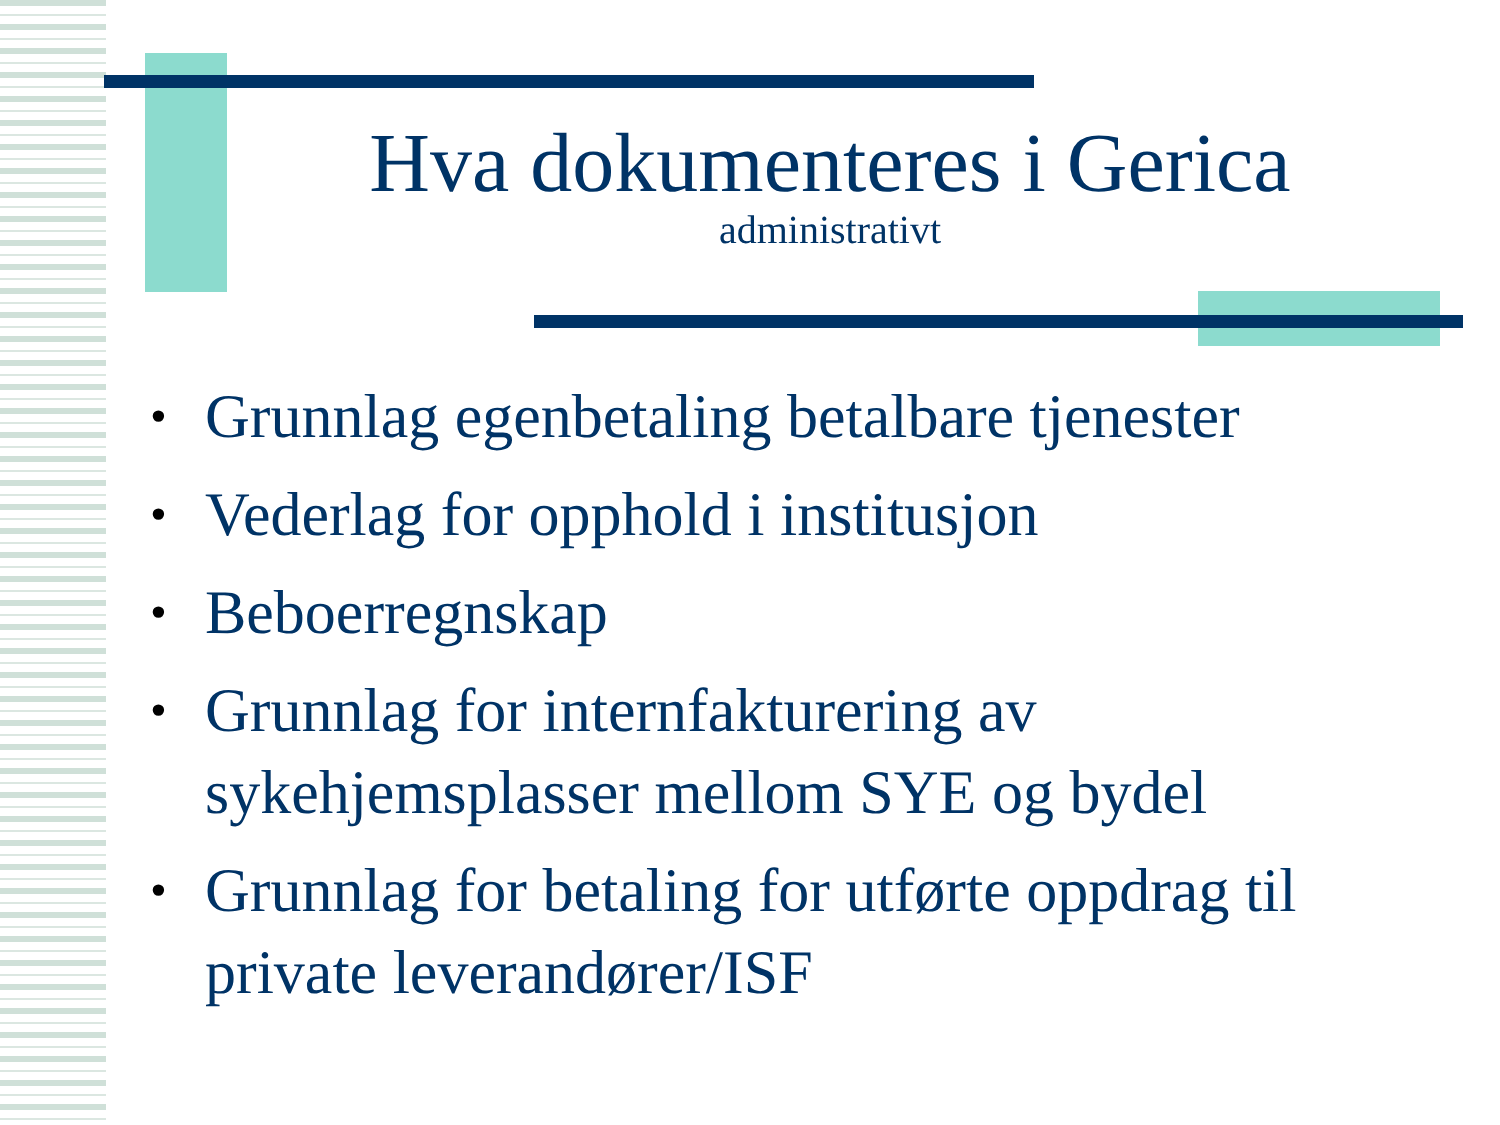Hva dokumenteres i Gerica
administrativt
• Grunnlag egenbetaling betalbare tjenester
• Vederlag for opphold i institusjon
• Beboerregnskap
• Grunnlag for internfakturering av sykehjemsplasser mellom SYE og bydel
• Grunnlag for betaling for utførte oppdrag til private leverandører/ISF